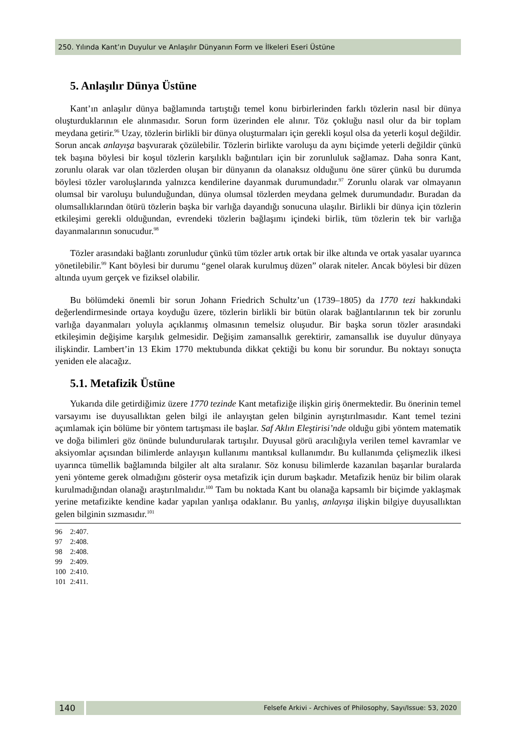250. Yılında Kant’ın Duyulur ve Anlaşılır Dünyanın Form ve İlkeleri Eseri Üstüne
5. Anlaşılır Dünya Üstüne
Kant’ın anlaşılır dünya bağlamında tartıştığı temel konu birbirlerinden farklı tözlerin nasıl bir dünya oluşturduklarının ele alınmasıdır. Sorun form üzerinden ele alınır. Töz çokluğu nasıl olur da bir toplam meydana getirir.<sup>96</sup> Uzay, tözlerin birlikli bir dünya oluşturmaları için gerekli koşul olsa da yeterli koşul değildir. Sorun ancak anlayışa başvurarak çözülebilir. Tözlerin birlikte varoluşu da aynı biçimde yeterli değildir çünkü tek başına böylesi bir koşul tözlerin karşılıklı bağıntıları için bir zorunluluk sağlamaz. Daha sonra Kant, zorunlu olarak var olan tözlerden oluşan bir dünyanın da olanaksız olduğunu öne sürer çünkü bu durumda böylesi tözler varoluşlarında yalnızca kendilerine dayanmak durumundadır.<sup>97</sup> Zorunlu olarak var olmayanın olumsal bir varoluşu bulunduğundan, dünya olumsal tözlerden meydana gelmek durumundadır. Buradan da olumsallıklarından ötürü tözlerin başka bir varlığa dayandığı sonucuna ulaşılır. Birlikli bir dünya için tözlerin etkileşimi gerekli olduğundan, evrendeki tözlerin bağlaşımı içindeki birlik, tüm tözlerin tek bir varlığa dayanmalarının sonucudur.<sup>98</sup>
Tözler arasındaki bağlantı zorunludur çünkü tüm tözler artık ortak bir ilke altında ve ortak yasalar uyarınca yönetilebilir.<sup>99</sup> Kant böylesi bir durumu “genel olarak kurulmuş düzen” olarak niteler. Ancak böylesi bir düzen altında uyum gerçek ve fiziksel olabilir.
Bu bölümdeki önemli bir sorun Johann Friedrich Schultz’un (1739–1805) da 1770 tezi hakkındaki değerlendirmesinde ortaya koyduğu üzere, tözlerin birlikli bir bütün olarak bağlantılarının tek bir zorunlu varlığa dayanmaları yoluyla açıklanmış olmasının temelsiz oluşudur. Bir başka sorun tözler arasındaki etkileşimin değişime karşılık gelmesidir. Değişim zamansallık gerektirir, zamansallık ise duyulur dünyaya ilişkindir. Lambert’in 13 Ekim 1770 mektubunda dikkat çektiği bu konu bir sorundur. Bu noktayı sonuçta yeniden ele alacağız.
5.1. Metafizik Üstüne
Yukarıda dile getirdiğimiz üzere 1770 tezinde Kant metafiziğe ilişkin giriş önermektedir. Bu önerinin temel varsayımı ise duyusallıktan gelen bilgi ile anlayıştan gelen bilginin ayrıştırılmasıdır. Kant temel tezini açımlamak için bölüme bir yöntem tartışması ile başlar. Saf Aklın Eleştirisi’nde olduğu gibi yöntem matematik ve doğa bilimleri göz önünde bulundurularak tartışılır. Duyusal görü aracılığıyla verilen temel kavramlar ve aksiyomlar açısından bilimlerde anlayışın kullanımı mantıksal kullanımdır. Bu kullanımda çelişmezlik ilkesi uyarınca tümellik bağlamında bilgiler alt alta sıralanır. Söz konusu bilimlerde kazanılan başarılar buralarda yeni yönteme gerek olmadığını gösterir oysa metafizik için durum başkadır. Metafizik henüz bir bilim olarak kurulmadığından olanağı araştırılmalıdır.<sup>100</sup> Tam bu noktada Kant bu olanağa kapsamlı bir biçimde yaklaşmak yerine metafizikte kendine kadar yapılan yanlışa odaklanır. Bu yanlış, anlayışa ilişkin bilgiye duyusallıktan gelen bilginin sızmasıdır.<sup>101</sup>
96 2:407.
97 2:408.
98 2:408.
99 2:409.
100 2:410.
101 2:411.
140
Felsefe Arkivi - Archives of Philosophy, Sayı/Issue: 53, 2020